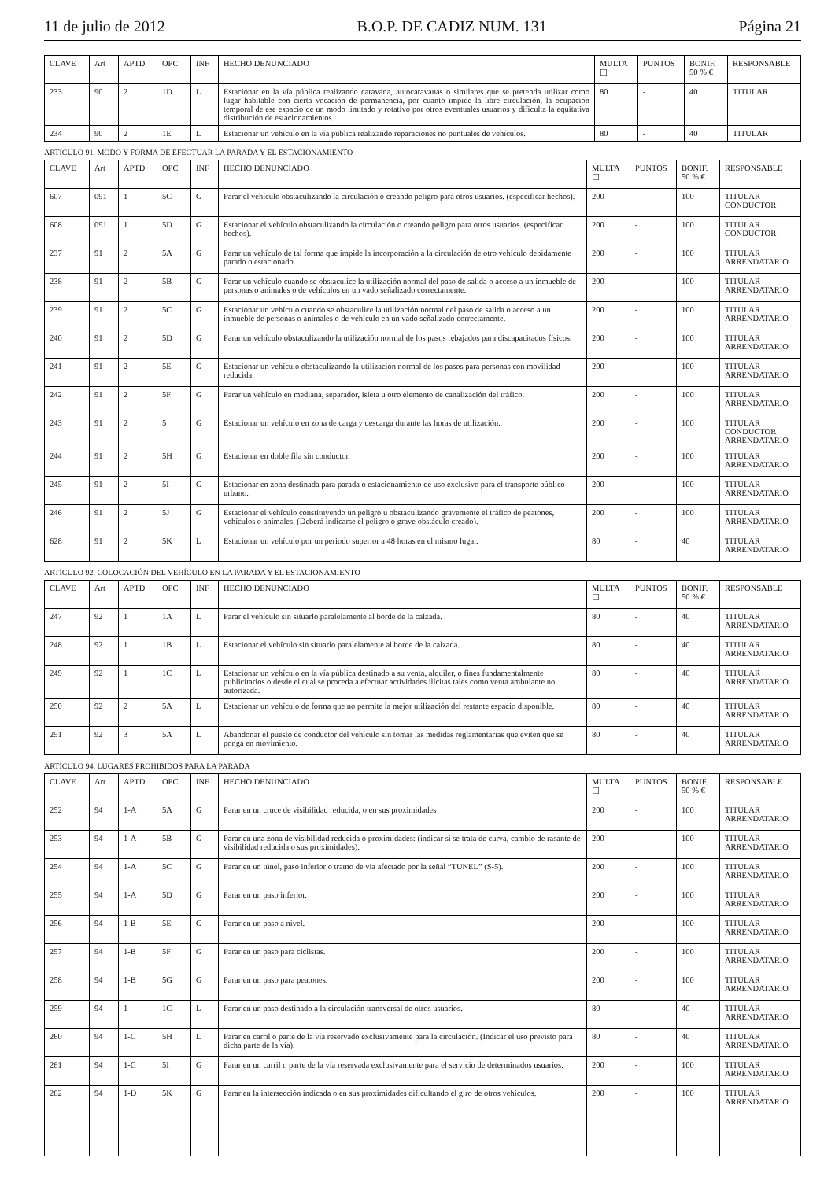11 de julio de 2012 B.O.P. DE CADIZ NUM. 131 Página 21
| CLAVE | Art | APTD | OPC | INF | HECHO DENUNCIADO | MULTA ☐ | PUNTOS | BONIF. 50 % € | RESPONSABLE |
| --- | --- | --- | --- | --- | --- | --- | --- | --- | --- |
| 233 | 90 | 2 | 1D | L | Estacionar en la vía pública realizando caravana, autocaravanas o similares que se pretenda utilizar como lugar habitable con cierta vocación de permanencia, por cuanto impide la libre circulación, la ocupación temporal de ese espacio de un modo limitado y rotativo por otros eventuales usuarios y dificulta la equitativa distribución de estacionamientos. | 80 | - | 40 | TITULAR |
| 234 | 90 | 2 | 1E | L | Estacionar un vehículo en la vía pública realizando reparaciones no puntuales de vehículos. | 80 | - | 40 | TITULAR |
ARTÍCULO 91. MODO Y FORMA DE EFECTUAR LA PARADA Y EL ESTACIONAMIENTO
| CLAVE | Art | APTD | OPC | INF | HECHO DENUNCIADO | MULTA ☐ | PUNTOS | BONIF. 50 % € | RESPONSABLE |
| --- | --- | --- | --- | --- | --- | --- | --- | --- | --- |
| 607 | 091 | 1 | 5C | G | Parar el vehículo obstaculizando la circulación o creando peligro para otros usuarios. (especificar hechos). | 200 | - | 100 | TITULAR CONDUCTOR |
| 608 | 091 | 1 | 5D | G | Estacionar el vehículo obstaculizando la circulación o creando peligro para otros usuarios. (especificar hechos). | 200 | - | 100 | TITULAR CONDUCTOR |
| 237 | 91 | 2 | 5A | G | Parar un vehículo de tal forma que impide la incorporación a la circulación de otro vehículo debidamente parado o estacionado. | 200 | - | 100 | TITULAR ARRENDATARIO |
| 238 | 91 | 2 | 5B | G | Parar un vehículo cuando se obstaculice la utilización normal del paso de salida o acceso a un inmueble de personas o animales o de vehículos en un vado señalizado correctamente. | 200 | - | 100 | TITULAR ARRENDATARIO |
| 239 | 91 | 2 | 5C | G | Estacionar un vehículo cuando se obstaculice la utilización normal del paso de salida o acceso a un inmueble de personas o animales o de vehículo en un vado señalizado correctamente. | 200 | - | 100 | TITULAR ARRENDATARIO |
| 240 | 91 | 2 | 5D | G | Parar un vehículo obstaculizando la utilización normal de los pasos rebajados para discapacitados físicos. | 200 | - | 100 | TITULAR ARRENDATARIO |
| 241 | 91 | 2 | 5E | G | Estacionar un vehículo obstaculizando la utilización normal de los pasos para personas con movilidad reducida. | 200 | - | 100 | TITULAR ARRENDATARIO |
| 242 | 91 | 2 | 5F | G | Parar un vehículo en mediana, separador, isleta u otro elemento de canalización del tráfico. | 200 | - | 100 | TITULAR ARRENDATARIO |
| 243 | 91 | 2 | 5 | G | Estacionar un vehículo en zona de carga y descarga durante las horas de utilización. | 200 | - | 100 | TITULAR CONDUCTOR ARRENDATARIO |
| 244 | 91 | 2 | 5H | G | Estacionar en doble fila sin conductor. | 200 | - | 100 | TITULAR ARRENDATARIO |
| 245 | 91 | 2 | 5I | G | Estacionar en zona destinada para parada o estacionamiento de uso exclusivo para el transporte público urbano. | 200 | - | 100 | TITULAR ARRENDATARIO |
| 246 | 91 | 2 | 5J | G | Estacionar el vehículo constituyendo un peligro u obstaculizando gravemente el tráfico de peatones, vehículos o animales. (Deberá indicarse el peligro o grave obstáculo creado). | 200 | - | 100 | TITULAR ARRENDATARIO |
| 628 | 91 | 2 | 5K | L | Estacionar un vehículo por un periodo superior a 48 horas en el mismo lugar. | 80 | - | 40 | TITULAR ARRENDATARIO |
ARTÍCULO 92. COLOCACIÓN DEL VEHÍCULO EN LA PARADA Y EL ESTACIONAMIENTO
| CLAVE | Art | APTD | OPC | INF | HECHO DENUNCIADO | MULTA ☐ | PUNTOS | BONIF. 50 % € | RESPONSABLE |
| --- | --- | --- | --- | --- | --- | --- | --- | --- | --- |
| 247 | 92 | 1 | 1A | L | Parar el vehículo sin situarlo paralelamente al borde de la calzada. | 80 | - | 40 | TITULAR ARRENDATARIO |
| 248 | 92 | 1 | 1B | L | Estacionar el vehículo sin situarlo paralelamente al borde de la calzada. | 80 | - | 40 | TITULAR ARRENDATARIO |
| 249 | 92 | 1 | 1C | L | Estacionar un vehículo en la vía pública destinado a su venta, alquiler, o fines fundamentalmente publicitarios o desde el cual se proceda a efectuar actividades ilícitas tales como venta ambulante no autorizada. | 80 | - | 40 | TITULAR ARRENDATARIO |
| 250 | 92 | 2 | 5A | L | Estacionar un vehículo de forma que no permite la mejor utilización del restante espacio disponible. | 80 | - | 40 | TITULAR ARRENDATARIO |
| 251 | 92 | 3 | 5A | L | Abandonar el puesto de conductor del vehículo sin tomar las medidas reglamentarias que eviten que se ponga en movimiento. | 80 | - | 40 | TITULAR ARRENDATARIO |
ARTÍCULO 94. LUGARES PROHIBIDOS PARA LA PARADA
| CLAVE | Art | APTD | OPC | INF | HECHO DENUNCIADO | MULTA ☐ | PUNTOS | BONIF. 50 % € | RESPONSABLE |
| --- | --- | --- | --- | --- | --- | --- | --- | --- | --- |
| 252 | 94 | 1-A | 5A | G | Parar en un cruce de visibilidad reducida, o en sus proximidades | 200 | - | 100 | TITULAR ARRENDATARIO |
| 253 | 94 | 1-A | 5B | G | Parar en una zona de visibilidad reducida o proximidades: (indicar si se trata de curva, cambio de rasante de visibilidad reducida o sus proximidades). | 200 | - | 100 | TITULAR ARRENDATARIO |
| 254 | 94 | 1-A | 5C | G | Parar en un túnel, paso inferior o tramo de vía afectado por la señal “TUNEL” (S-5). | 200 | - | 100 | TITULAR ARRENDATARIO |
| 255 | 94 | 1-A | 5D | G | Parar en un paso inferior. | 200 | - | 100 | TITULAR ARRENDATARIO |
| 256 | 94 | 1-B | 5E | G | Parar en un paso a nivel. | 200 | - | 100 | TITULAR ARRENDATARIO |
| 257 | 94 | 1-B | 5F | G | Parar en un paso para ciclistas. | 200 | - | 100 | TITULAR ARRENDATARIO |
| 258 | 94 | 1-B | 5G | G | Parar en un paso para peatones. | 200 | - | 100 | TITULAR ARRENDATARIO |
| 259 | 94 | 1 | 1C | L | Parar en un paso destinado a la circulación transversal de otros usuarios. | 80 | - | 40 | TITULAR ARRENDATARIO |
| 260 | 94 | 1-C | 5H | L | Parar en carril o parte de la vía reservado exclusivamente para la circulación. (Indicar el uso previsto para dicha parte de la vía). | 80 | - | 40 | TITULAR ARRENDATARIO |
| 261 | 94 | 1-C | 5I | G | Parar en un carril o parte de la vía reservada exclusivamente para el servicio de determinados usuarios. | 200 | - | 100 | TITULAR ARRENDATARIO |
| 262 | 94 | 1-D | 5K | G | Parar en la intersección indicada o en sus proximidades dificultando el giro de otros vehículos. | 200 | - | 100 | TITULAR ARRENDATARIO |